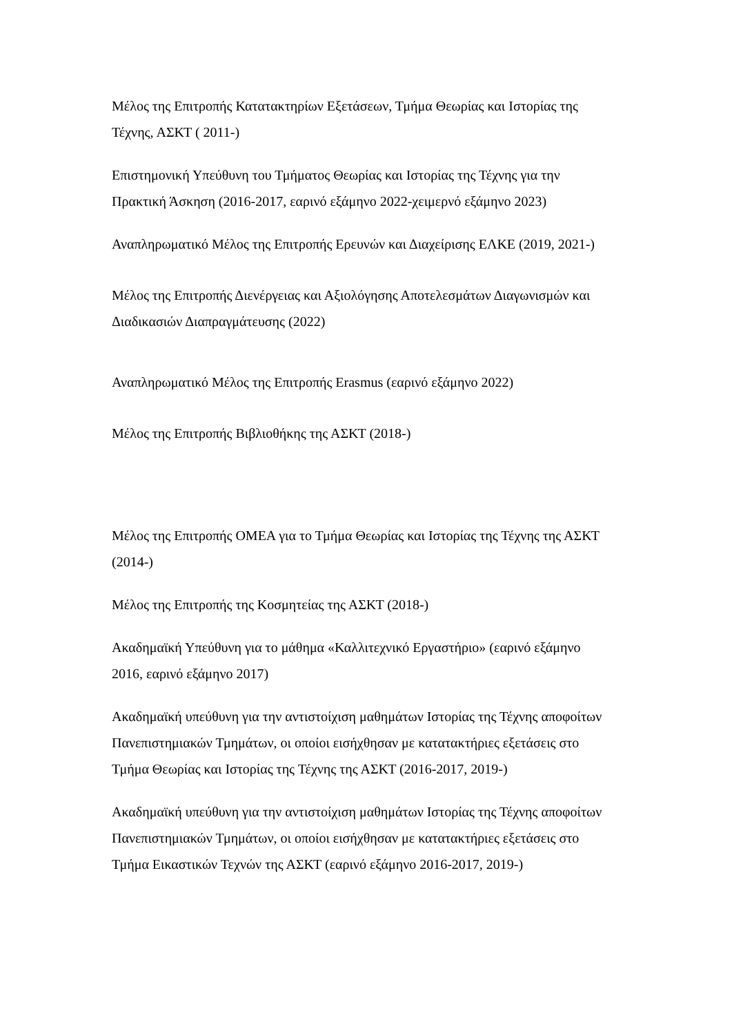Μέλος της Επιτροπής Κατατακτηρίων Εξετάσεων, Τμήμα Θεωρίας και Ιστορίας της Τέχνης, ΑΣΚΤ ( 2011-)
Επιστημονική Υπεύθυνη του Τμήματος Θεωρίας και Ιστορίας της Τέχνης για την Πρακτική Άσκηση (2016-2017, εαρινό εξάμηνο 2022-χειμερνό εξάμηνο 2023)
Αναπληρωματικό Μέλος της Επιτροπής Ερευνών και Διαχείρισης ΕΛΚΕ (2019, 2021-)
Μέλος της Επιτροπής Διενέργειας και Αξιολόγησης Αποτελεσμάτων Διαγωνισμών και Διαδικασιών Διαπραγμάτευσης (2022)
Αναπληρωματικό Μέλος της Επιτροπής Erasmus (εαρινό εξάμηνο 2022)
Μέλος της Επιτροπής Βιβλιοθήκης της ΑΣΚΤ (2018-)
Μέλος της Επιτροπής ΟΜΕΑ για το Τμήμα Θεωρίας και Ιστορίας της Τέχνης της ΑΣΚΤ (2014-)
Μέλος της Επιτροπής της Κοσμητείας της ΑΣΚΤ (2018-)
Ακαδημαϊκή Υπεύθυνη για το μάθημα «Καλλιτεχνικό Εργαστήριο» (εαρινό εξάμηνο 2016, εαρινό εξάμηνο 2017)
Ακαδημαϊκή υπεύθυνη για την αντιστοίχιση μαθημάτων Ιστορίας της Τέχνης αποφοίτων Πανεπιστημιακών Τμημάτων, οι οποίοι εισήχθησαν με κατατακτήριες εξετάσεις στο Τμήμα Θεωρίας και Ιστορίας της Τέχνης της ΑΣΚΤ (2016-2017, 2019-)
Ακαδημαϊκή υπεύθυνη για την αντιστοίχιση μαθημάτων Ιστορίας της Τέχνης αποφοίτων Πανεπιστημιακών Τμημάτων, οι οποίοι εισήχθησαν με κατατακτήριες εξετάσεις στο Τμήμα Εικαστικών Τεχνών της ΑΣΚΤ (εαρινό εξάμηνο 2016-2017, 2019-)